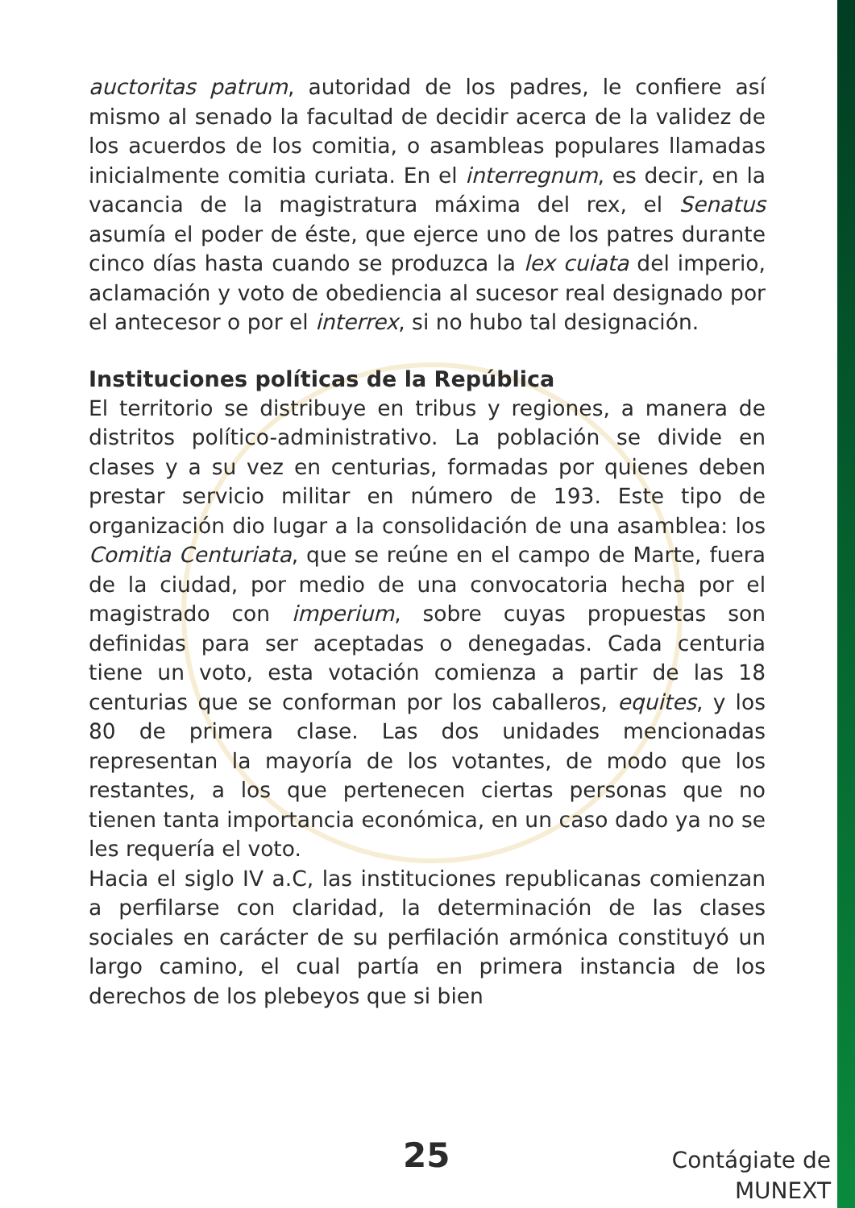auctoritas patrum, autoridad de los padres, le confiere así mismo al senado la facultad de decidir acerca de la validez de los acuerdos de los comitia, o asambleas populares llamadas inicialmente comitia curiata. En el interregnum, es decir, en la vacancia de la magistratura máxima del rex, el Senatus asumía el poder de éste, que ejerce uno de los patres durante cinco días hasta cuando se produzca la lex cuiata del imperio, aclamación y voto de obediencia al sucesor real designado por el antecesor o por el interrex, si no hubo tal designación.
Instituciones políticas de la República
El territorio se distribuye en tribus y regiones, a manera de distritos político-administrativo. La población se divide en clases y a su vez en centurias, formadas por quienes deben prestar servicio militar en número de 193. Este tipo de organización dio lugar a la consolidación de una asamblea: los Comitia Centuriata, que se reúne en el campo de Marte, fuera de la ciudad, por medio de una convocatoria hecha por el magistrado con imperium, sobre cuyas propuestas son definidas para ser aceptadas o denegadas. Cada centuria tiene un voto, esta votación comienza a partir de las 18 centurias que se conforman por los caballeros, equites, y los 80 de primera clase. Las dos unidades mencionadas representan la mayoría de los votantes, de modo que los restantes, a los que pertenecen ciertas personas que no tienen tanta importancia económica, en un caso dado ya no se les requería el voto.
Hacia el siglo IV a.C, las instituciones republicanas comienzan a perfilarse con claridad, la determinación de las clases sociales en carácter de su perfilación armónica constituyó un largo camino, el cual partía en primera instancia de los derechos de los plebeyos que si bien
25
Contágiate de
MUNEXT